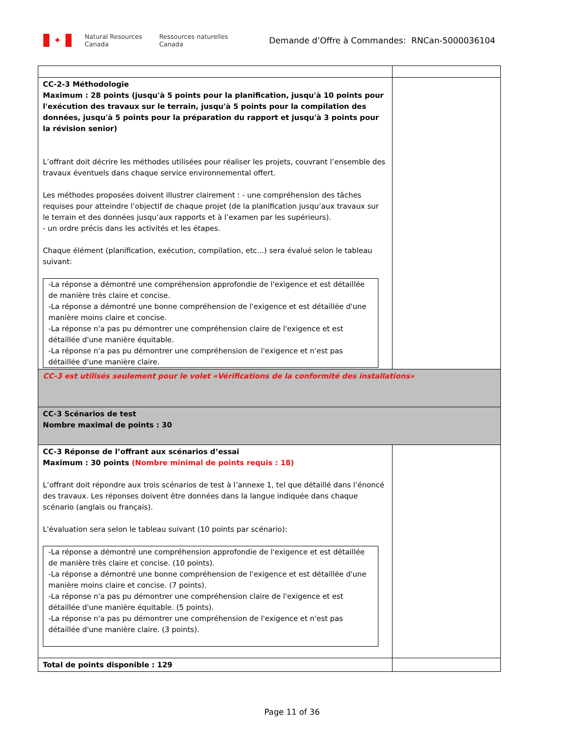✦
Natural Resources
Canada
Ressources naturelles
Canada
Demande d’Offre à Commandes: RNCan-5000036104
| CC-2-3 Méthodologie Maximum : 28 points (jusqu'à 5 points pour la planification, jusqu'à 10 points pour l'exécution des travaux sur le terrain, jusqu'à 5 points pour la compilation des données, jusqu'à 5 points pour la préparation du rapport et jusqu'à 3 points pour la révision senior) L’offrant doit décrire les méthodes utilisées pour réaliser les projets, couvrant l’ensemble des travaux éventuels dans chaque service environnemental offert. Les méthodes proposées doivent illustrer clairement : - une compréhension des tâches requises pour atteindre l’objectif de chaque projet (de la planification jusqu’aux travaux sur le terrain et des données jusqu’aux rapports et à l’examen par les supérieurs). - un ordre précis dans les activités et les étapes. Chaque élément (planification, exécution, compilation, etc...) sera évalué selon le tableau suivant: -La réponse a démontré une compréhension approfondie de l'exigence et est détaillée de manière très claire et concise. -La réponse a démontré une bonne compréhension de l'exigence et est détaillée d'une manière moins claire et concise. -La réponse n'a pas pu démontrer une compréhension claire de l'exigence et est détaillée d'une manière équitable. -La réponse n'a pas pu démontrer une compréhension de l'exigence et n'est pas détaillée d'une manière claire. | |
| CC-3 est utilisés seulement pour le volet «Vérifications de la conformité des installations» | |
| CC-3 Scénarios de test Nombre maximal de points : 30 | |
| CC-3 Réponse de l’offrant aux scénarios d’essai Maximum : 30 points (Nombre minimal de points requis : 18) L’offrant doit répondre aux trois scénarios de test à l’annexe 1, tel que détaillé dans l’énoncé des travaux. Les réponses doivent être données dans la langue indiquée dans chaque scénario (anglais ou français). L'évaluation sera selon le tableau suivant (10 points par scénario): -La réponse a démontré une compréhension approfondie de l'exigence et est détaillée de manière très claire et concise. (10 points). -La réponse a démontré une bonne compréhension de l'exigence et est détaillée d'une manière moins claire et concise. (7 points). -La réponse n'a pas pu démontrer une compréhension claire de l'exigence et est détaillée d'une manière équitable. (5 points). -La réponse n'a pas pu démontrer une compréhension de l'exigence et n'est pas détaillée d'une manière claire. (3 points). | |
| Total de points disponible : 129 | |
Page 11 of 36